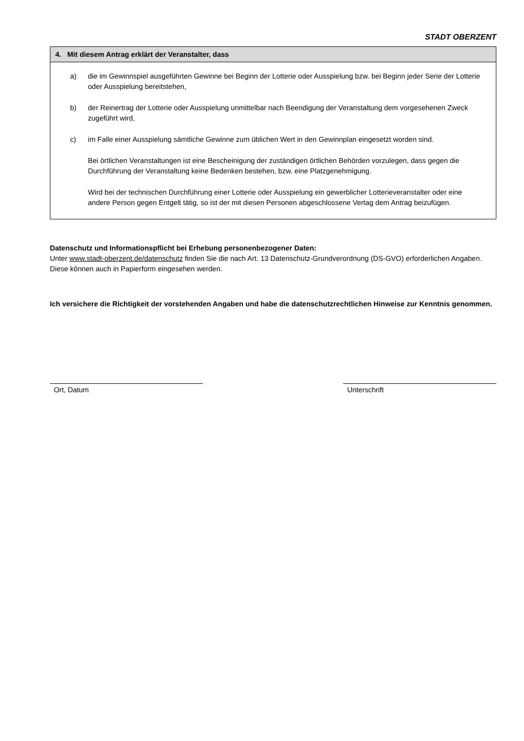STADT OBERZENT
4. Mit diesem Antrag erklärt der Veranstalter, dass
a) die im Gewinnspiel ausgeführten Gewinne bei Beginn der Lotterie oder Ausspielung bzw. bei Beginn jeder Serie der Lotterie oder Ausspielung bereitstehen,
b) der Reinertrag der Lotterie oder Ausspielung unmittelbar nach Beendigung der Veranstaltung dem vorgesehenen Zweck zugeführt wird,
c) im Falle einer Ausspielung sämtliche Gewinne zum üblichen Wert in den Gewinnplan eingesetzt worden sind.
Bei örtlichen Veranstaltungen ist eine Bescheinigung der zuständigen örtlichen Behörden vorzulegen, dass gegen die Durchführung der Veranstaltung keine Bedenken bestehen, bzw. eine Platzgenehmigung.
Wird bei der technischen Durchführung einer Lotterie oder Ausspielung ein gewerblicher Lotterieveranstalter oder eine andere Person gegen Entgelt tätig, so ist der mit diesen Personen abgeschlossene Vertag dem Antrag beizufügen.
Datenschutz und Informationspflicht bei Erhebung personenbezogener Daten:
Unter www.stadt-oberzent.de/datenschutz finden Sie die nach Art. 13 Datenschutz-Grundverordnung (DS-GVO) erforderlichen Angaben. Diese können auch in Papierform eingesehen werden.
Ich versichere die Richtigkeit der vorstehenden Angaben und habe die datenschutzrechtlichen Hinweise zur Kenntnis genommen.
Ort, Datum Unterschrift